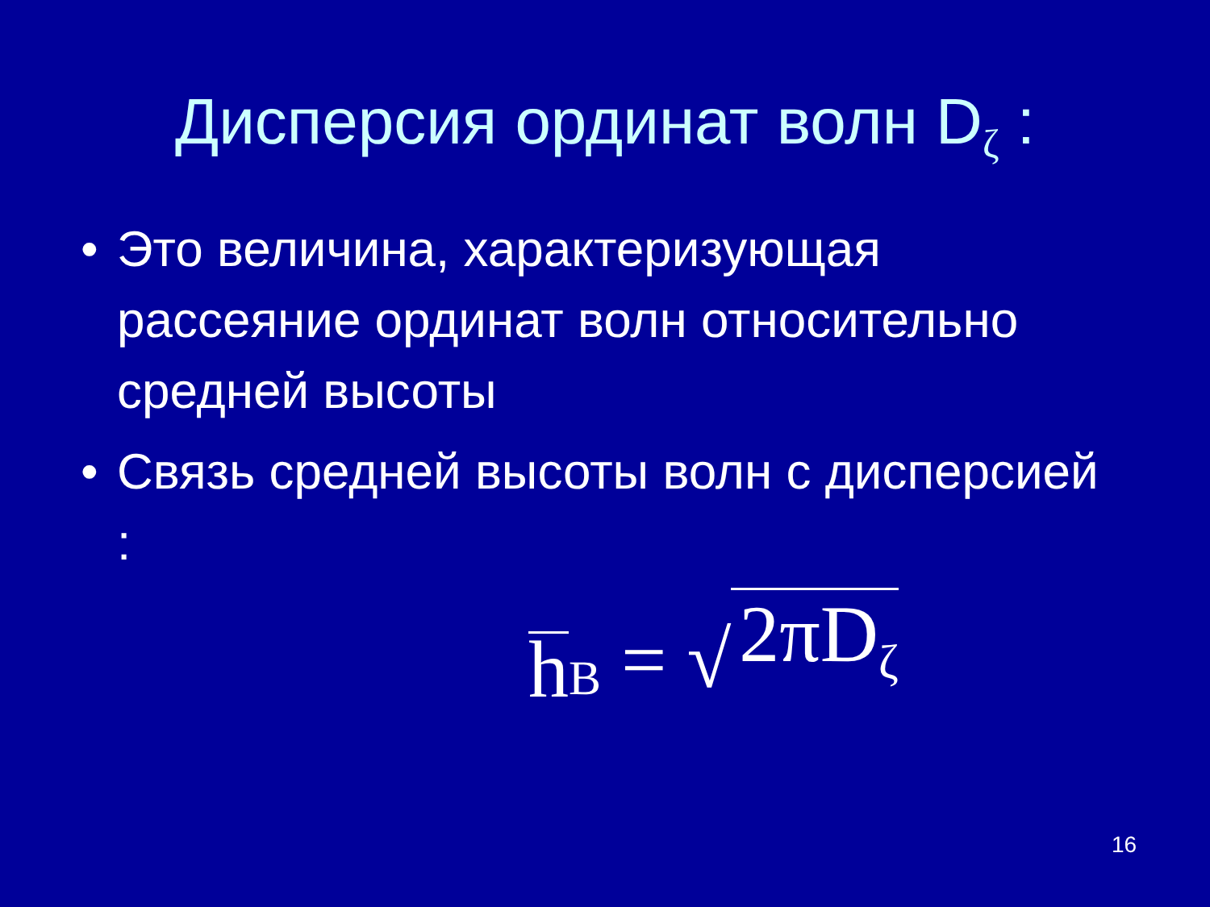Дисперсия ординат волн D<sub>ζ</sub> :
• Это величина, характеризующая рассеяние ординат волн относительно средней высоты
• Связь средней высоты волн с дисперсией :
h<sub>В</sub> = √ 2πD<sub>ζ</sub>
16